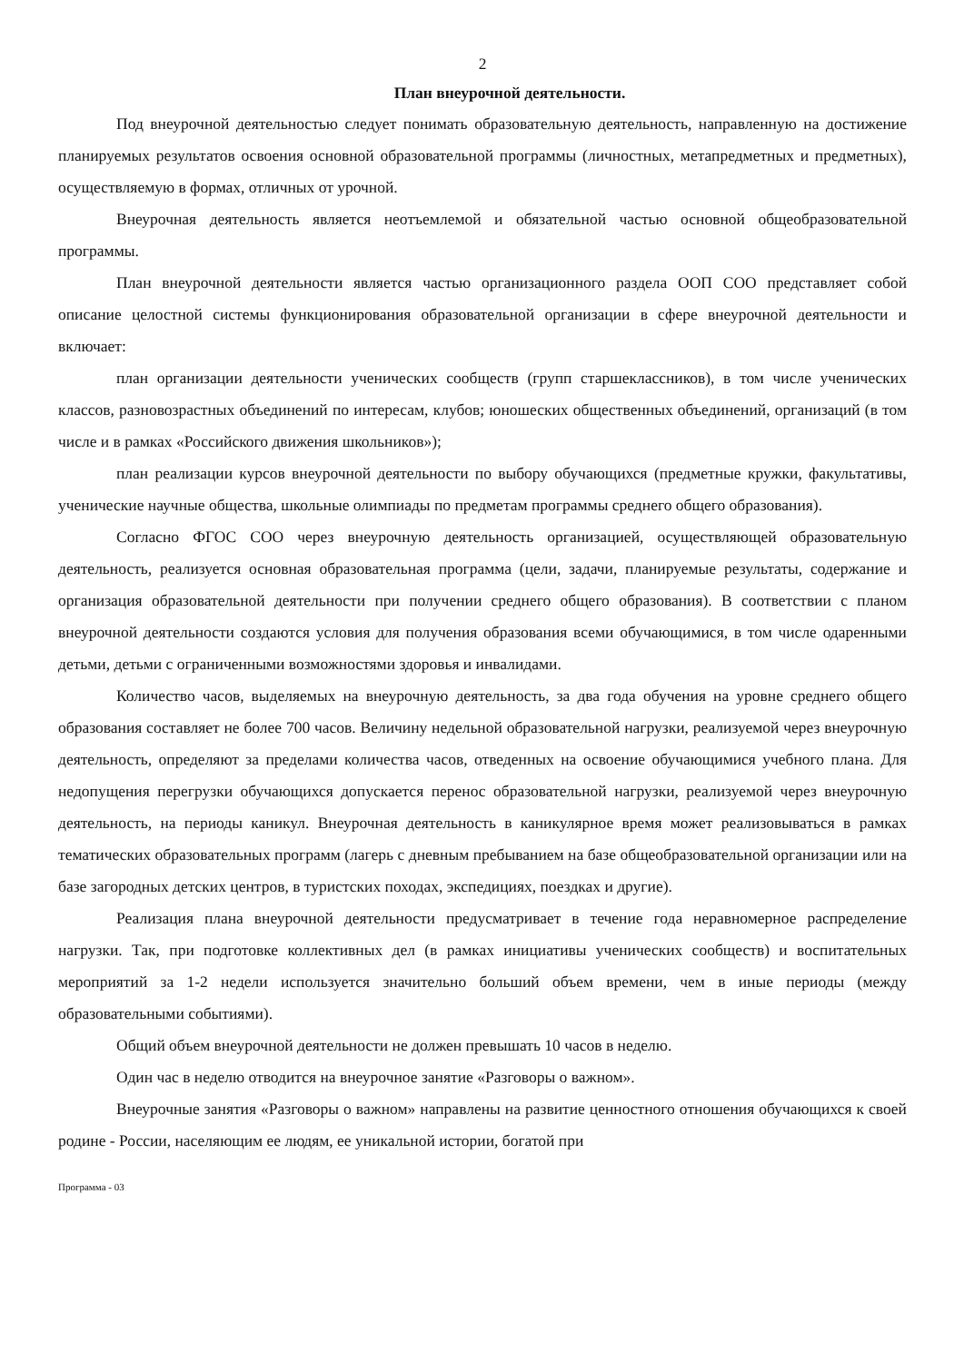2
План внеурочной деятельности.
Под внеурочной деятельностью следует понимать образовательную деятельность, направленную на достижение планируемых результатов освоения основной образовательной программы (личностных, метапредметных и предметных), осуществляемую в формах, отличных от урочной.
Внеурочная деятельность является неотъемлемой и обязательной частью основной общеобразовательной программы.
План внеурочной деятельности является частью организационного раздела ООП СОО представляет собой описание целостной системы функционирования образовательной организации в сфере внеурочной деятельности и включает:
план организации деятельности ученических сообществ (групп старшеклассников), в том числе ученических классов, разновозрастных объединений по интересам, клубов; юношеских общественных объединений, организаций (в том числе и в рамках «Российского движения школьников»);
план реализации курсов внеурочной деятельности по выбору обучающихся (предметные кружки, факультативы, ученические научные общества, школьные олимпиады по предметам программы среднего общего образования).
Согласно ФГОС СОО через внеурочную деятельность организацией, осуществляющей образовательную деятельность, реализуется основная образовательная программа (цели, задачи, планируемые результаты, содержание и организация образовательной деятельности при получении среднего общего образования). В соответствии с планом внеурочной деятельности создаются условия для получения образования всеми обучающимися, в том числе одаренными детьми, детьми с ограниченными возможностями здоровья и инвалидами.
Количество часов, выделяемых на внеурочную деятельность, за два года обучения на уровне среднего общего образования составляет не более 700 часов. Величину недельной образовательной нагрузки, реализуемой через внеурочную деятельность, определяют за пределами количества часов, отведенных на освоение обучающимися учебного плана. Для недопущения перегрузки обучающихся допускается перенос образовательной нагрузки, реализуемой через внеурочную деятельность, на периоды каникул. Внеурочная деятельность в каникулярное время может реализовываться в рамках тематических образовательных программ (лагерь с дневным пребыванием на базе общеобразовательной организации или на базе загородных детских центров, в туристских походах, экспедициях, поездках и другие).
Реализация плана внеурочной деятельности предусматривает в течение года неравномерное распределение нагрузки. Так, при подготовке коллективных дел (в рамках инициативы ученических сообществ) и воспитательных мероприятий за 1-2 недели используется значительно больший объем времени, чем в иные периоды (между образовательными событиями).
Общий объем внеурочной деятельности не должен превышать 10 часов в неделю.
Один час в неделю отводится на внеурочное занятие «Разговоры о важном».
Внеурочные занятия «Разговоры о важном» направлены на развитие ценностного отношения обучающихся к своей родине - России, населяющим ее людям, ее уникальной истории, богатой при
Программа - 03